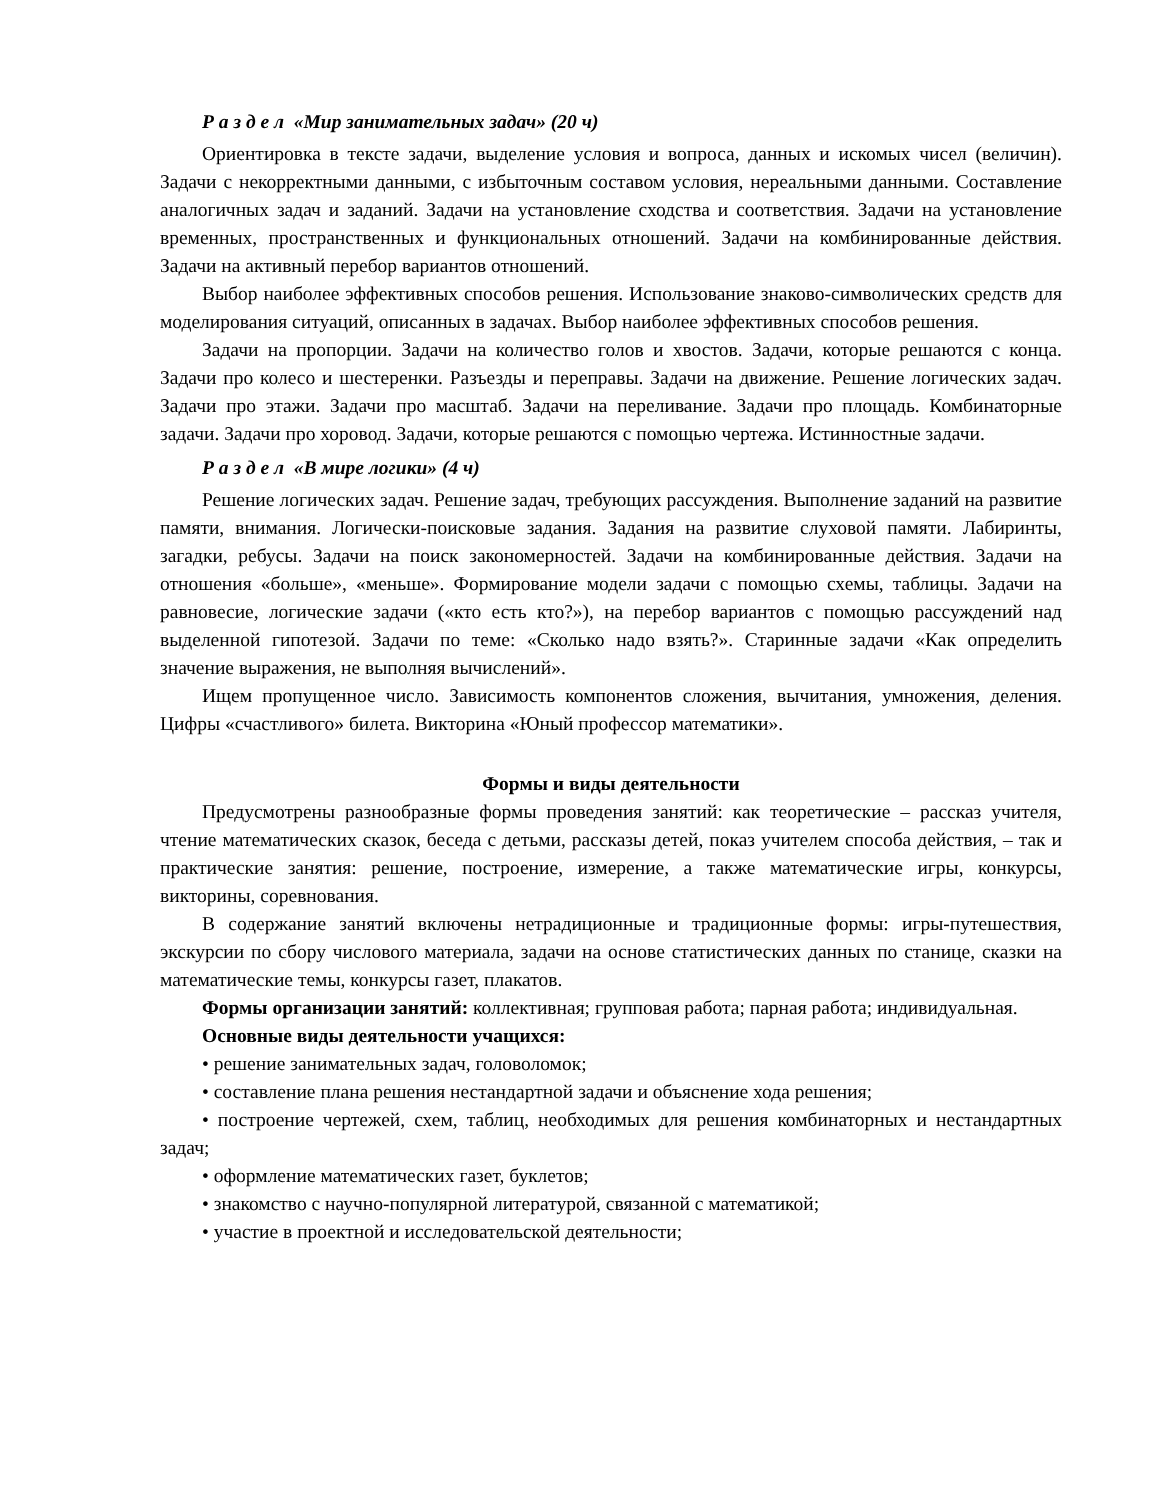Р а з д е л «Мир занимательных задач» (20 ч)
Ориентировка в тексте задачи, выделение условия и вопроса, данных и искомых чисел (величин). Задачи с некорректными данными, с избыточным составом условия, нереальными данными. Составление аналогичных задач и заданий. Задачи на установление сходства и соответствия. Задачи на установление временных, пространственных и функциональных отношений. Задачи на комбинированные действия. Задачи на активный перебор вариантов отношений.
Выбор наиболее эффективных способов решения. Использование знаково-символических средств для моделирования ситуаций, описанных в задачах. Выбор наиболее эффективных способов решения.
Задачи на пропорции. Задачи на количество голов и хвостов. Задачи, которые решаются с конца. Задачи про колесо и шестеренки. Разъезды и переправы. Задачи на движение. Решение логических задач. Задачи про этажи. Задачи про масштаб. Задачи на переливание. Задачи про площадь. Комбинаторные задачи. Задачи про хоровод. Задачи, которые решаются с помощью чертежа. Истинностные задачи.
Р а з д е л «В мире логики» (4 ч)
Решение логических задач. Решение задач, требующих рассуждения. Выполнение заданий на развитие памяти, внимания. Логически-поисковые задания. Задания на развитие слуховой памяти. Лабиринты, загадки, ребусы. Задачи на поиск закономерностей. Задачи на комбинированные действия. Задачи на отношения «больше», «меньше». Формирование модели задачи с помощью схемы, таблицы. Задачи на равновесие, логические задачи («кто есть кто?»), на перебор вариантов с помощью рассуждений над выделенной гипотезой. Задачи по теме: «Сколько надо взять?». Старинные задачи «Как определить значение выражения, не выполняя вычислений».
Ищем пропущенное число. Зависимость компонентов сложения, вычитания, умножения, деления. Цифры «счастливого» билета. Викторина «Юный профессор математики».
Формы и виды деятельности
Предусмотрены разнообразные формы проведения занятий: как теоретические – рассказ учителя, чтение математических сказок, беседа с детьми, рассказы детей, показ учителем способа действия, – так и практические занятия: решение, построение, измерение, а также математические игры, конкурсы, викторины, соревнования.
В содержание занятий включены нетрадиционные и традиционные формы: игры-путешествия, экскурсии по сбору числового материала, задачи на основе статистических данных по станице, сказки на математические темы, конкурсы газет, плакатов.
Формы организации занятий: коллективная; групповая работа; парная работа; индивидуальная.
Основные виды деятельности учащихся:
• решение занимательных задач, головоломок;
• составление плана решения нестандартной задачи и объяснение хода решения;
• построение чертежей, схем, таблиц, необходимых для решения комбинаторных и нестандартных задач;
• оформление математических газет, буклетов;
• знакомство с научно-популярной литературой, связанной с математикой;
• участие в проектной и исследовательской деятельности;